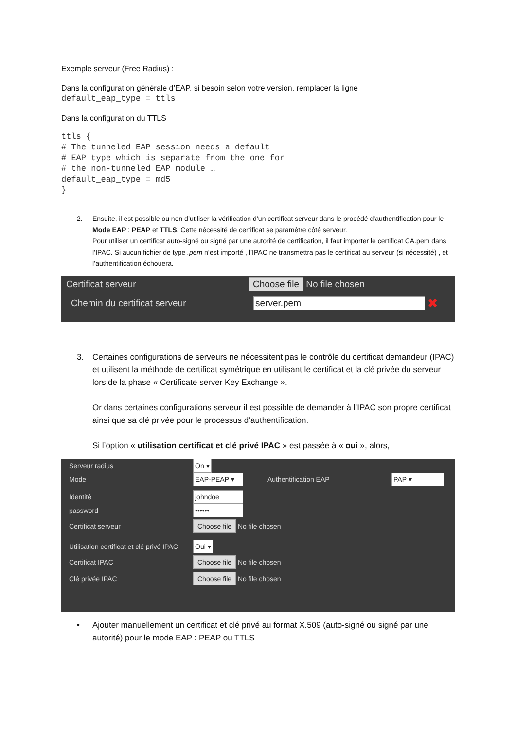Exemple serveur (Free Radius) :
Dans la configuration générale d’EAP, si besoin selon votre version, remplacer la ligne
default_eap_type = ttls
Dans la configuration du TTLS
ttls {
# The tunneled EAP session needs a default
# EAP type which is separate from the one for
# the non-tunneled EAP module …
default_eap_type = md5
}
2. Ensuite, il est possible ou non d’utiliser la vérification d’un certificat serveur dans le procédé d’authentification pour le Mode EAP : PEAP et TTLS. Cette nécessité de certificat se paramètre côté serveur.
Pour utiliser un certificat auto-signé ou signé par une autorité de certification, il faut importer le certificat CA.pem dans l’IPAC. Si aucun fichier de type .pem n’est importé , l’IPAC ne transmettra pas le certificat au serveur (si nécessité) , et l’authentification échouera.
Certificat serveur Choose file No file chosen
Chemin du certificat serveur server.pem ✖
3. Certaines configurations de serveurs ne nécessitent pas le contrôle du certificat demandeur (IPAC) et utilisent la méthode de certificat symétrique en utilisant le certificat et la clé privée du serveur lors de la phase « Certificate server Key Exchange ».
Or dans certaines configurations serveur il est possible de demander à l’IPAC son propre certificat ainsi que sa clé privée pour le processus d’authentification.
Si l’option « utilisation certificat et clé privé IPAC » est passée à « oui », alors,
Serveur radius On ▾
Mode EAP-PEAP ▾ Authentification EAP PAP ▾
Identité johndoe
password ••••••
Certificat serveur Choose file No file chosen
Utilisation certificat et clé privé IPAC Oui ▾
Certificat IPAC Choose file No file chosen
Clé privée IPAC Choose file No file chosen
• Ajouter manuellement un certificat et clé privé au format X.509 (auto-signé ou signé par une autorité) pour le mode EAP : PEAP ou TTLS